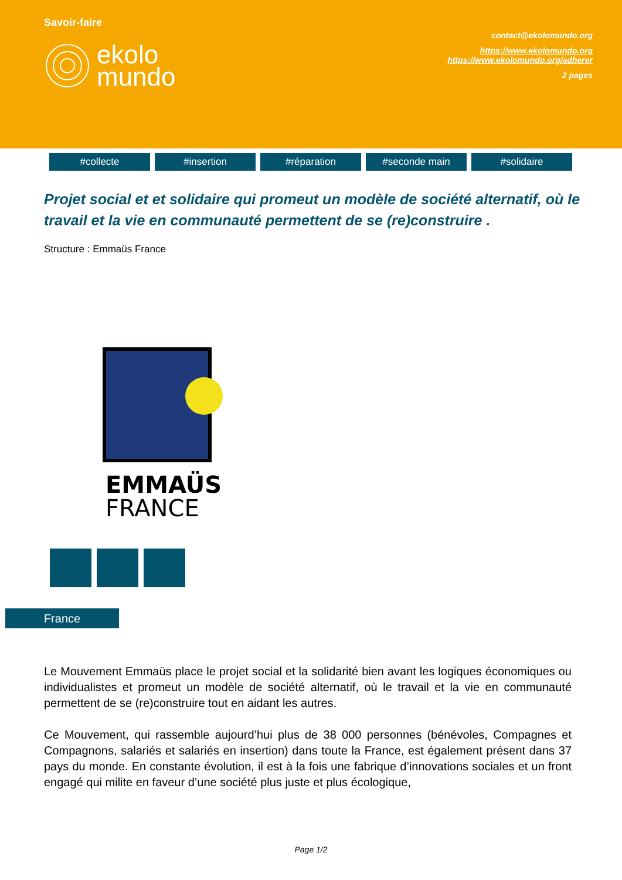Savoir-faire
ekolo
mundo
contact@ekolomundo.org
https://www.ekolomundo.org
https://www.ekolomundo.org/adherer
2 pages
#collecte #insertion #réparation #seconde main #solidaire
Projet social et et solidaire qui promeut un modèle de société alternatif, où le travail et la vie en communauté permettent de se (re)construire .
Structure : Emmaüs France
EMMAÜS
FRANCE
France
Le Mouvement Emmaüs place le projet social et la solidarité bien avant les logiques économiques ou individualistes et promeut un modèle de société alternatif, où le travail et la vie en communauté permettent de se (re)construire tout en aidant les autres.
Ce Mouvement, qui rassemble aujourd’hui plus de 38 000 personnes (bénévoles, Compagnes et Compagnons, salariés et salariés en insertion) dans toute la France, est également présent dans 37 pays du monde. En constante évolution, il est à la fois une fabrique d’innovations sociales et un front engagé qui milite en faveur d’une société plus juste et plus écologique,
Page 1/2